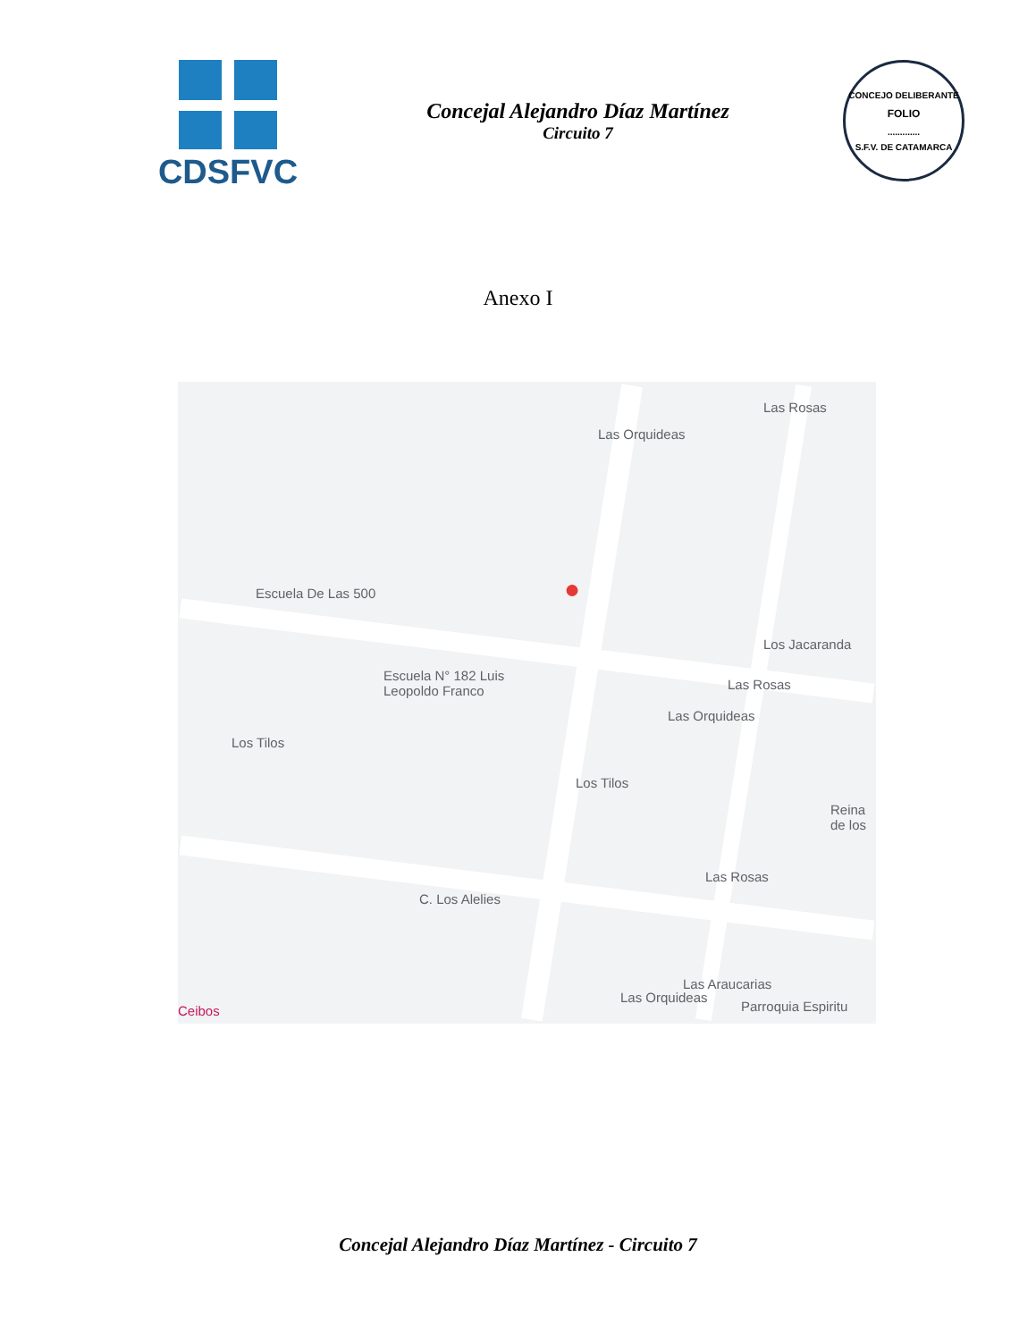CDSFVC
Concejal Alejandro Díaz Martínez
Circuito 7
CONCEJO DELIBERANTE
FOLIO
.............
S.F.V. DE CATAMARCA
Anexo I
Escuela De Las 500
Escuela N° 182 Luis
Leopoldo Franco
Los Tilos
Los Tilos
Las Orquideas
Las Orquideas
Las Orquideas
Las Rosas
Las Rosas
Las Rosas
Los Jacaranda
C. Los Alelies
Las Araucarias
Parroquia Espiritu Ceibos
Reina de los
●
Concejal Alejandro Díaz Martínez - Circuito 7